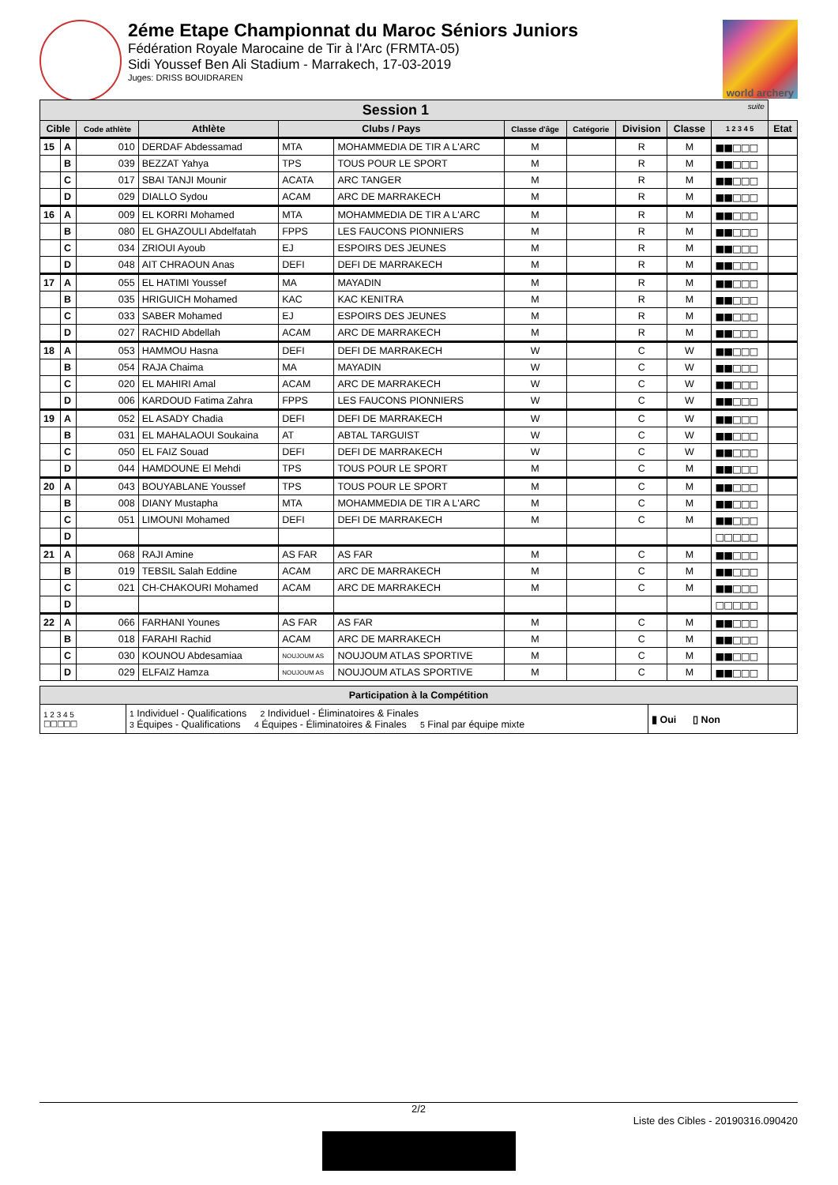2éme Etape Championnat du Maroc Séniors Juniors
Fédération Royale Marocaine de Tir à l'Arc (FRMTA-05)
Sidi Youssef Ben Ali Stadium - Marrakech, 17-03-2019
Juges: DRISS BOUIDRAREN
world archery
| Session 1 suite | | | | | | | | | | | |
| --- | --- | --- | --- | --- | --- | --- | --- | --- | --- | --- | --- |
| Cible | | Code athlète | Athlète | Clubs / Pays | | Classe d'âge | Catégorie | Division | Classe | 1 2 3 4 5 | Etat |
| 15 | A | 010 | DERDAF Abdessamad | MTA | MOHAMMEDIA DE TIR A L'ARC | M | | R | M | ■■□□□ | |
| | B | 039 | BEZZAT Yahya | TPS | TOUS POUR LE SPORT | M | | R | M | ■■□□□ | |
| | C | 017 | SBAI TANJI Mounir | ACATA | ARC TANGER | M | | R | M | ■■□□□ | |
| | D | 029 | DIALLO Sydou | ACAM | ARC DE MARRAKECH | M | | R | M | ■■□□□ | |
| 16 | A | 009 | EL KORRI Mohamed | MTA | MOHAMMEDIA DE TIR A L'ARC | M | | R | M | ■■□□□ | |
| | B | 080 | EL GHAZOULI Abdelfatah | FPPS | LES FAUCONS PIONNIERS | M | | R | M | ■■□□□ | |
| | C | 034 | ZRIOUI Ayoub | EJ | ESPOIRS DES JEUNES | M | | R | M | ■■□□□ | |
| | D | 048 | AIT CHRAOUN Anas | DEFI | DEFI DE MARRAKECH | M | | R | M | ■■□□□ | |
| 17 | A | 055 | EL HATIMI Youssef | MA | MAYADIN | M | | R | M | ■■□□□ | |
| | B | 035 | HRIGUICH Mohamed | KAC | KAC KENITRA | M | | R | M | ■■□□□ | |
| | C | 033 | SABER Mohamed | EJ | ESPOIRS DES JEUNES | M | | R | M | ■■□□□ | |
| | D | 027 | RACHID Abdellah | ACAM | ARC DE MARRAKECH | M | | R | M | ■■□□□ | |
| 18 | A | 053 | HAMMOU Hasna | DEFI | DEFI DE MARRAKECH | W | | C | W | ■■□□□ | |
| | B | 054 | RAJA Chaima | MA | MAYADIN | W | | C | W | ■■□□□ | |
| | C | 020 | EL MAHIRI Amal | ACAM | ARC DE MARRAKECH | W | | C | W | ■■□□□ | |
| | D | 006 | KARDOUD Fatima Zahra | FPPS | LES FAUCONS PIONNIERS | W | | C | W | ■■□□□ | |
| 19 | A | 052 | EL ASADY Chadia | DEFI | DEFI DE MARRAKECH | W | | C | W | ■■□□□ | |
| | B | 031 | EL MAHALAOUI Soukaina | AT | ABTAL TARGUIST | W | | C | W | ■■□□□ | |
| | C | 050 | EL FAIZ Souad | DEFI | DEFI DE MARRAKECH | W | | C | W | ■■□□□ | |
| | D | 044 | HAMDOUNE El Mehdi | TPS | TOUS POUR LE SPORT | M | | C | M | ■■□□□ | |
| 20 | A | 043 | BOUYABLANE Youssef | TPS | TOUS POUR LE SPORT | M | | C | M | ■■□□□ | |
| | B | 008 | DIANY Mustapha | MTA | MOHAMMEDIA DE TIR A L'ARC | M | | C | M | ■■□□□ | |
| | C | 051 | LIMOUNI Mohamed | DEFI | DEFI DE MARRAKECH | M | | C | M | ■■□□□ | |
| | D | | | | | | | | | □□□□□ | |
| 21 | A | 068 | RAJI Amine | AS FAR | AS FAR | M | | C | M | ■■□□□ | |
| | B | 019 | TEBSIL Salah Eddine | ACAM | ARC DE MARRAKECH | M | | C | M | ■■□□□ | |
| | C | 021 | CH-CHAKOURI Mohamed | ACAM | ARC DE MARRAKECH | M | | C | M | ■■□□□ | |
| | D | | | | | | | | | □□□□□ | |
| 22 | A | 066 | FARHANI Younes | AS FAR | AS FAR | M | | C | M | ■■□□□ | |
| | B | 018 | FARAHI Rachid | ACAM | ARC DE MARRAKECH | M | | C | M | ■■□□□ | |
| | C | 030 | KOUNOU Abdesamiaa | NOUJOUM AS | NOUJOUM ATLAS SPORTIVE | M | | C | M | ■■□□□ | |
| | D | 029 | ELFAIZ Hamza | NOUJOUM AS | NOUJOUM ATLAS SPORTIVE | M | | C | M | ■■□□□ | |
| Participation à la Compétition | | |
| --- | --- | --- |
| 1 2 3 4 5 □□□□□ | 1 Individuel - Qualifications 2 Individuel - Éliminatoires & Finales 3 Équipes - Qualifications 4 Équipes - Éliminatoires & Finales 5 Final par équipe mixte | ▮ Oui ▯ Non |
2/2
Liste des Cibles - 20190316.090420